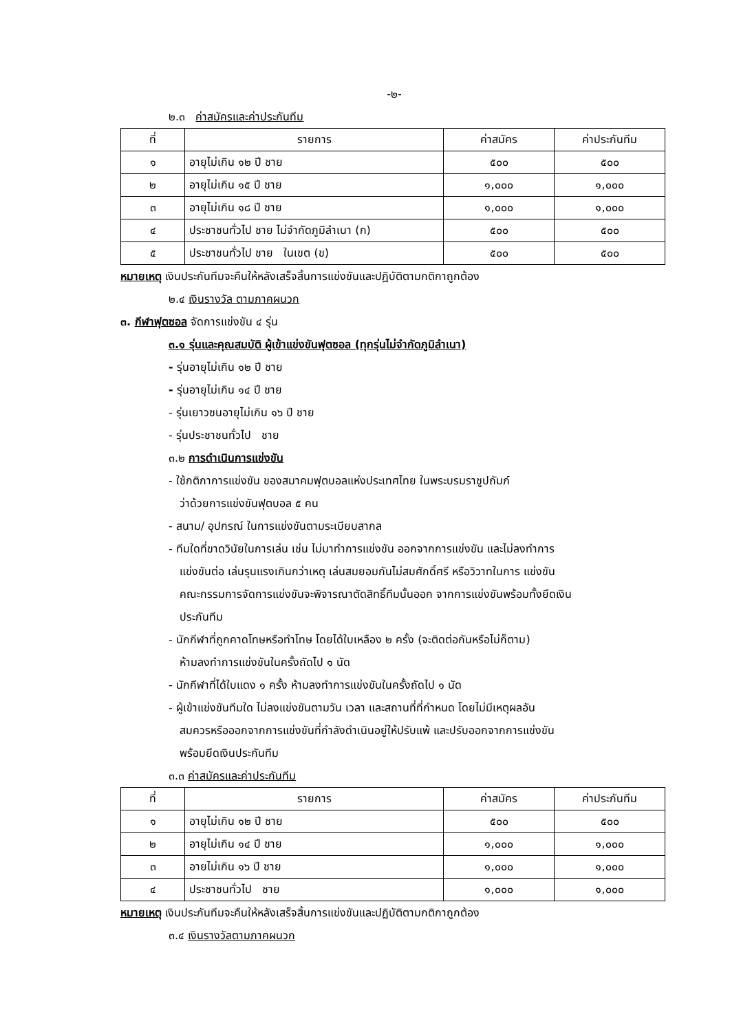-๒-
๒.๓ ค่าสมัครและค่าประกันทีม
| ที่ | รายการ | ค่าสมัคร | ค่าประกันทีม |
| --- | --- | --- | --- |
| ๑ | อายุไม่เกิน ๑๒ ปี ชาย | ๕๐๐ | ๕๐๐ |
| ๒ | อายุไม่เกิน ๑๕ ปี ชาย | ๑,๐๐๐ | ๑,๐๐๐ |
| ๓ | อายุไม่เกิน ๑๘ ปี ชาย | ๑,๐๐๐ | ๑,๐๐๐ |
| ๔ | ประชาชนทั่วไป ชาย ไม่จำกัดภูมิลำเนา (ก) | ๕๐๐ | ๕๐๐ |
| ๕ | ประชาชนทั่วไป ชาย ในเขต (ข) | ๕๐๐ | ๕๐๐ |
หมายเหตุ เงินประกันทีมจะคืนให้หลังเสร็จสิ้นการแข่งขันและปฏิบัติตามกติกาถูกต้อง
๒.๔ เงินรางวัล ตามภาคผนวก
๓. กีฬาฟุตซอล จัดการแข่งขัน ๔ รุ่น
๓.๑ รุ่นและคุณสมบัติ ผู้เข้าแข่งขันฟุตซอล (ทุกรุ่นไม่จำกัดภูมิลำเนา)
- รุ่นอายุไม่เกิน ๑๒ ปี ชาย
- รุ่นอายุไม่เกิน ๑๔ ปี ชาย
- รุ่นเยาวชนอายุไม่เกิน ๑๖ ปี ชาย
- รุ่นประชาชนทั่วไป ชาย
๓.๒ การดำเนินการแข่งขัน
- ใช้กติกาการแข่งขัน ของสมาคมฟุตบอลแห่งประเทศไทย ในพระบรมราชูปถัมภ์
ว่าด้วยการแข่งขันฟุตบอล ๕ คน
- สนาม/ อุปกรณ์ ในการแข่งขันตามระเบียบสากล
- ทีมใดที่ขาดวินัยในการเล่น เช่น ไม่มาทำการแข่งขัน ออกจากการแข่งขัน และไม่ลงทำการ
แข่งขันต่อ เล่นรุนแรงเกินกว่าเหตุ เล่นสมยอมกันไม่สมศักดิ์ศรี หรือวิวาทในการ แข่งขัน
คณะกรรมการจัดการแข่งขันจะพิจารณาตัดสิทธิ์ทีมนั้นออก จากการแข่งขันพร้อมทั้งยึดเงิน
ประกันทีม
- นักกีฬาที่ถูกคาดโทษหรือทำโทษ โดยได้ใบเหลือง ๒ ครั้ง (จะติดต่อกันหรือไม่ก็ตาม)
ห้ามลงทำการแข่งขันในครั้งถัดไป ๑ นัด
- นักกีฬาที่ได้ใบแดง ๑ ครั้ง ห้ามลงทำการแข่งขันในครั้งถัดไป ๑ นัด
- ผู้เข้าแข่งขันทีมใด ไม่ลงแข่งขันตามวัน เวลา และสถานที่ที่กำหนด โดยไม่มีเหตุผลอัน
สมควรหรือออกจากการแข่งขันที่กำลังดำเนินอยู่ให้ปรับแพ้ และปรับออกจากการแข่งขัน
พร้อมยึดเงินประกันทีม
๓.๓ ค่าสมัครและค่าประกันทีม
| ที่ | รายการ | ค่าสมัคร | ค่าประกันทีม |
| --- | --- | --- | --- |
| ๑ | อายุไม่เกิน ๑๒ ปี ชาย | ๕๐๐ | ๕๐๐ |
| ๒ | อายุไม่เกิน ๑๔ ปี ชาย | ๑,๐๐๐ | ๑,๐๐๐ |
| ๓ | อายไม่เกิน ๑๖ ปี ชาย | ๑,๐๐๐ | ๑,๐๐๐ |
| ๔ | ประชาชนทั่วไป ชาย | ๑,๐๐๐ | ๑,๐๐๐ |
หมายเหตุ เงินประกันทีมจะคืนให้หลังเสร็จสิ้นการแข่งขันและปฏิบัติตามกติกาถูกต้อง
๓.๔ เงินรางวัลตามภาคผนวก